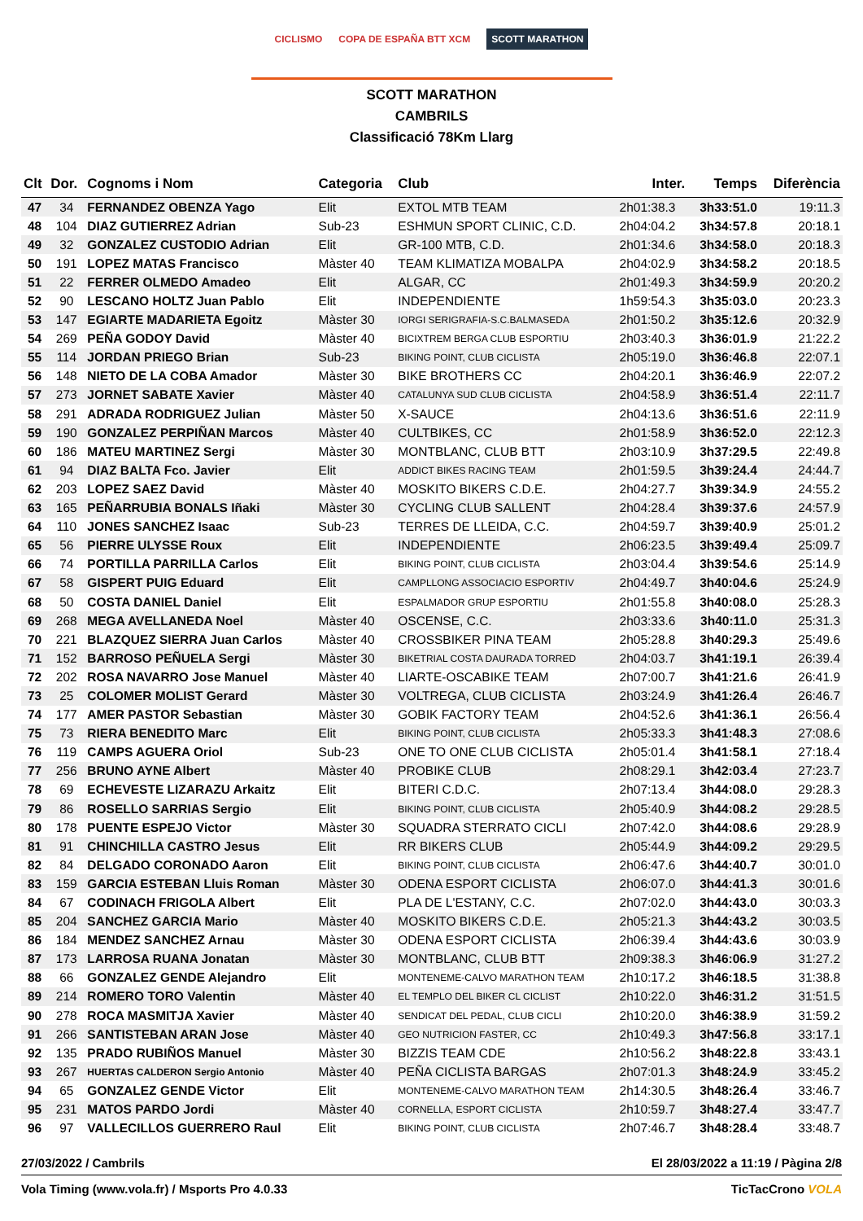CICLISMO COPA DE ESPAÑA BTT XCM SCOTT MARATHON
SCOTT MARATHON
CAMBRILS
Classificació 78Km Llarg
| Clt | Dor. | Cognoms i Nom | Categoria | Club | Inter. | Temps | Diferència |
| --- | --- | --- | --- | --- | --- | --- | --- |
| 47 | 34 | FERNANDEZ OBENZA Yago | Elit | EXTOL MTB TEAM | 2h01:38.3 | 3h33:51.0 | 19:11.3 |
| 48 | 104 | DIAZ GUTIERREZ Adrian | Sub-23 | ESHMUN SPORT CLINIC, C.D. | 2h04:04.2 | 3h34:57.8 | 20:18.1 |
| 49 | 32 | GONZALEZ CUSTODIO Adrian | Elit | GR-100 MTB, C.D. | 2h01:34.6 | 3h34:58.0 | 20:18.3 |
| 50 | 191 | LOPEZ MATAS Francisco | Màster 40 | TEAM KLIMATIZA MOBALPA | 2h04:02.9 | 3h34:58.2 | 20:18.5 |
| 51 | 22 | FERRER OLMEDO Amadeo | Elit | ALGAR, CC | 2h01:49.3 | 3h34:59.9 | 20:20.2 |
| 52 | 90 | LESCANO HOLTZ Juan Pablo | Elit | INDEPENDIENTE | 1h59:54.3 | 3h35:03.0 | 20:23.3 |
| 53 | 147 | EGIARTE MADARIETA Egoitz | Màster 30 | IORGI SERIGRAFIA-S.C.BALMASEDA | 2h01:50.2 | 3h35:12.6 | 20:32.9 |
| 54 | 269 | PEÑA GODOY David | Màster 40 | BICIXTREM BERGA CLUB ESPORTIU | 2h03:40.3 | 3h36:01.9 | 21:22.2 |
| 55 | 114 | JORDAN PRIEGO Brian | Sub-23 | BIKING POINT, CLUB CICLISTA | 2h05:19.0 | 3h36:46.8 | 22:07.1 |
| 56 | 148 | NIETO DE LA COBA Amador | Màster 30 | BIKE BROTHERS CC | 2h04:20.1 | 3h36:46.9 | 22:07.2 |
| 57 | 273 | JORNET SABATE Xavier | Màster 40 | CATALUNYA SUD CLUB CICLISTA | 2h04:58.9 | 3h36:51.4 | 22:11.7 |
| 58 | 291 | ADRADA RODRIGUEZ Julian | Màster 50 | X-SAUCE | 2h04:13.6 | 3h36:51.6 | 22:11.9 |
| 59 | 190 | GONZALEZ PERPIÑAN Marcos | Màster 40 | CULTBIKES, CC | 2h01:58.9 | 3h36:52.0 | 22:12.3 |
| 60 | 186 | MATEU MARTINEZ Sergi | Màster 30 | MONTBLANC, CLUB BTT | 2h03:10.9 | 3h37:29.5 | 22:49.8 |
| 61 | 94 | DIAZ BALTA Fco. Javier | Elit | ADDICT BIKES RACING TEAM | 2h01:59.5 | 3h39:24.4 | 24:44.7 |
| 62 | 203 | LOPEZ SAEZ David | Màster 40 | MOSKITO BIKERS C.D.E. | 2h04:27.7 | 3h39:34.9 | 24:55.2 |
| 63 | 165 | PEÑARRUBIA BONALS Iñaki | Màster 30 | CYCLING CLUB SALLENT | 2h04:28.4 | 3h39:37.6 | 24:57.9 |
| 64 | 110 | JONES SANCHEZ Isaac | Sub-23 | TERRES DE LLEIDA, C.C. | 2h04:59.7 | 3h39:40.9 | 25:01.2 |
| 65 | 56 | PIERRE ULYSSE Roux | Elit | INDEPENDIENTE | 2h06:23.5 | 3h39:49.4 | 25:09.7 |
| 66 | 74 | PORTILLA PARRILLA Carlos | Elit | BIKING POINT, CLUB CICLISTA | 2h03:04.4 | 3h39:54.6 | 25:14.9 |
| 67 | 58 | GISPERT PUIG Eduard | Elit | CAMPLLONG ASSOCIACIO ESPORTIV | 2h04:49.7 | 3h40:04.6 | 25:24.9 |
| 68 | 50 | COSTA DANIEL Daniel | Elit | ESPALMADOR GRUP ESPORTIU | 2h01:55.8 | 3h40:08.0 | 25:28.3 |
| 69 | 268 | MEGA AVELLANEDA Noel | Màster 40 | OSCENSE, C.C. | 2h03:33.6 | 3h40:11.0 | 25:31.3 |
| 70 | 221 | BLAZQUEZ SIERRA Juan Carlos | Màster 40 | CROSSBIKER PINA TEAM | 2h05:28.8 | 3h40:29.3 | 25:49.6 |
| 71 | 152 | BARROSO PEÑUELA Sergi | Màster 30 | BIKETRIAL COSTA DAURADA TORRED | 2h04:03.7 | 3h41:19.1 | 26:39.4 |
| 72 | 202 | ROSA NAVARRO Jose Manuel | Màster 40 | LIARTE-OSCABIKE TEAM | 2h07:00.7 | 3h41:21.6 | 26:41.9 |
| 73 | 25 | COLOMER MOLIST Gerard | Màster 30 | VOLTREGA, CLUB CICLISTA | 2h03:24.9 | 3h41:26.4 | 26:46.7 |
| 74 | 177 | AMER PASTOR Sebastian | Màster 30 | GOBIK FACTORY TEAM | 2h04:52.6 | 3h41:36.1 | 26:56.4 |
| 75 | 73 | RIERA BENEDITO Marc | Elit | BIKING POINT, CLUB CICLISTA | 2h05:33.3 | 3h41:48.3 | 27:08.6 |
| 76 | 119 | CAMPS AGUERA Oriol | Sub-23 | ONE TO ONE CLUB CICLISTA | 2h05:01.4 | 3h41:58.1 | 27:18.4 |
| 77 | 256 | BRUNO AYNE Albert | Màster 40 | PROBIKE CLUB | 2h08:29.1 | 3h42:03.4 | 27:23.7 |
| 78 | 69 | ECHEVESTE LIZARAZU Arkaitz | Elit | BITERI C.D.C. | 2h07:13.4 | 3h44:08.0 | 29:28.3 |
| 79 | 86 | ROSELLO SARRIAS Sergio | Elit | BIKING POINT, CLUB CICLISTA | 2h05:40.9 | 3h44:08.2 | 29:28.5 |
| 80 | 178 | PUENTE ESPEJO Victor | Màster 30 | SQUADRA STERRATO CICLI | 2h07:42.0 | 3h44:08.6 | 29:28.9 |
| 81 | 91 | CHINCHILLA CASTRO Jesus | Elit | RR BIKERS CLUB | 2h05:44.9 | 3h44:09.2 | 29:29.5 |
| 82 | 84 | DELGADO CORONADO Aaron | Elit | BIKING POINT, CLUB CICLISTA | 2h06:47.6 | 3h44:40.7 | 30:01.0 |
| 83 | 159 | GARCIA ESTEBAN Lluis Roman | Màster 30 | ODENA ESPORT CICLISTA | 2h06:07.0 | 3h44:41.3 | 30:01.6 |
| 84 | 67 | CODINACH FRIGOLA Albert | Elit | PLA DE L'ESTANY, C.C. | 2h07:02.0 | 3h44:43.0 | 30:03.3 |
| 85 | 204 | SANCHEZ GARCIA Mario | Màster 40 | MOSKITO BIKERS C.D.E. | 2h05:21.3 | 3h44:43.2 | 30:03.5 |
| 86 | 184 | MENDEZ SANCHEZ Arnau | Màster 30 | ODENA ESPORT CICLISTA | 2h06:39.4 | 3h44:43.6 | 30:03.9 |
| 87 | 173 | LARROSA RUANA Jonatan | Màster 30 | MONTBLANC, CLUB BTT | 2h09:38.3 | 3h46:06.9 | 31:27.2 |
| 88 | 66 | GONZALEZ GENDE Alejandro | Elit | MONTENEME-CALVO MARATHON TEAM | 2h10:17.2 | 3h46:18.5 | 31:38.8 |
| 89 | 214 | ROMERO TORO Valentin | Màster 40 | EL TEMPLO DEL BIKER CL CICLIST | 2h10:22.0 | 3h46:31.2 | 31:51.5 |
| 90 | 278 | ROCA MASMITJA Xavier | Màster 40 | SENDICAT DEL PEDAL, CLUB CICLI | 2h10:20.0 | 3h46:38.9 | 31:59.2 |
| 91 | 266 | SANTISTEBAN ARAN Jose | Màster 40 | GEO NUTRICION FASTER, CC | 2h10:49.3 | 3h47:56.8 | 33:17.1 |
| 92 | 135 | PRADO RUBIÑOS Manuel | Màster 30 | BIZZIS TEAM CDE | 2h10:56.2 | 3h48:22.8 | 33:43.1 |
| 93 | 267 | HUERTAS CALDERON Sergio Antonio | Màster 40 | PEÑA CICLISTA BARGAS | 2h07:01.3 | 3h48:24.9 | 33:45.2 |
| 94 | 65 | GONZALEZ GENDE Victor | Elit | MONTENEME-CALVO MARATHON TEAM | 2h14:30.5 | 3h48:26.4 | 33:46.7 |
| 95 | 231 | MATOS PARDO Jordi | Màster 40 | CORNELLA, ESPORT CICLISTA | 2h10:59.7 | 3h48:27.4 | 33:47.7 |
| 96 | 97 | VALLECILLOS GUERRERO Raul | Elit | BIKING POINT, CLUB CICLISTA | 2h07:46.7 | 3h48:28.4 | 33:48.7 |
27/03/2022 / Cambrils El 28/03/2022 a 11:19 / Pàgina 2/8
Vola Timing (www.vola.fr) / Msports Pro 4.0.33 TicTacCrono VOLA